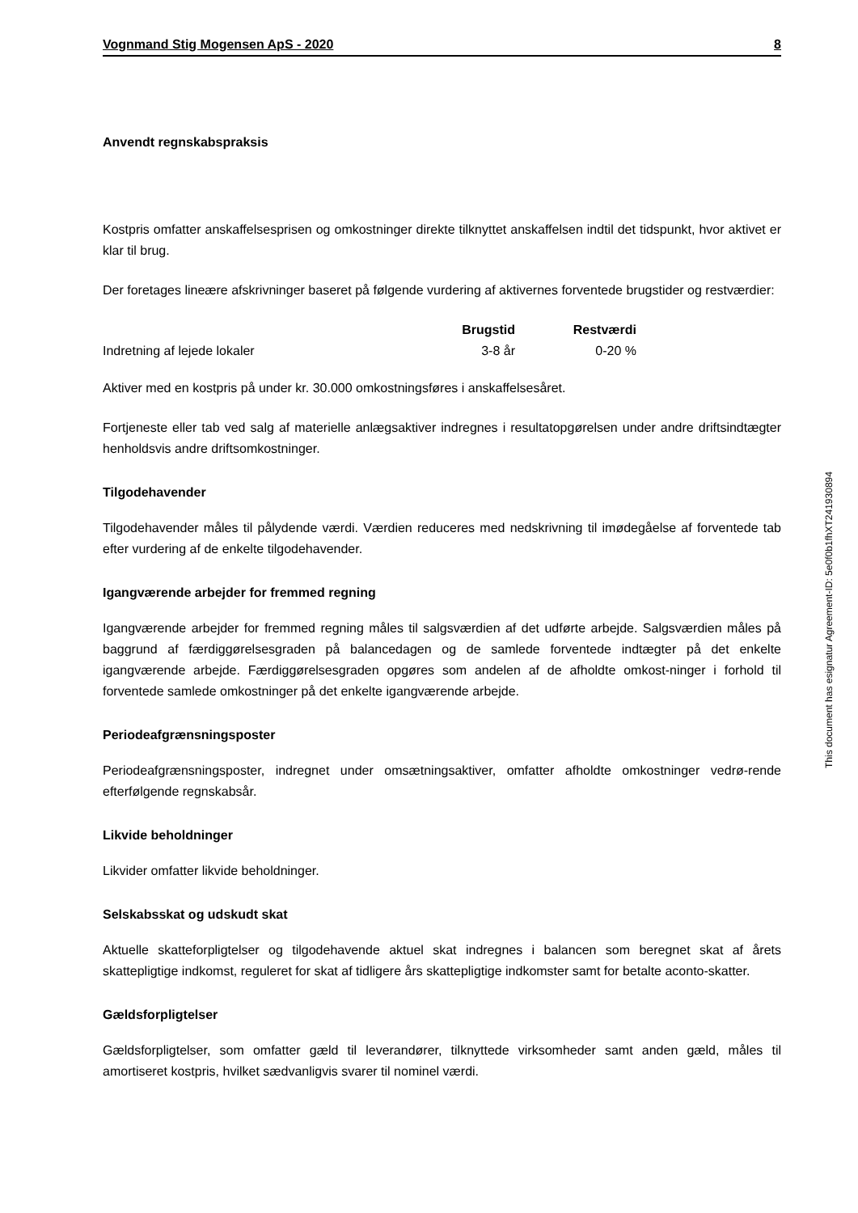Vognmand Stig Mogensen ApS - 2020 8
Anvendt regnskabspraksis
Kostpris omfatter anskaffelsesprisen og omkostninger direkte tilknyttet anskaffelsen indtil det tidspunkt, hvor aktivet er klar til brug.
Der foretages lineære afskrivninger baseret på følgende vurdering af aktivernes forventede brugstider og restværdier:
| | Brugstid | Restværdi |
| --- | --- | --- |
| Indretning af lejede lokaler | 3-8 år | 0-20 % |
Aktiver med en kostpris på under kr. 30.000 omkostningsføres i anskaffelsesåret.
Fortjeneste eller tab ved salg af materielle anlægsaktiver indregnes i resultatopgørelsen under andre driftsindtægter henholdsvis andre driftsomkostninger.
Tilgodehavender
Tilgodehavender måles til pålydende værdi. Værdien reduceres med nedskrivning til imødegåelse af forventede tab efter vurdering af de enkelte tilgodehavender.
Igangværende arbejder for fremmed regning
Igangværende arbejder for fremmed regning måles til salgsværdien af det udførte arbejde. Salgsværdien måles på baggrund af færdiggørelsesgraden på balancedagen og de samlede forventede indtægter på det enkelte igangværende arbejde. Færdiggørelsesgraden opgøres som andelen af de afholdte omkost-ninger i forhold til forventede samlede omkostninger på det enkelte igangværende arbejde.
Periodeafgrænsningsposter
Periodeafgrænsningsposter, indregnet under omsætningsaktiver, omfatter afholdte omkostninger vedrø-rende efterfølgende regnskabsår.
Likvide beholdninger
Likvider omfatter likvide beholdninger.
Selskabsskat og udskudt skat
Aktuelle skatteforpligtelser og tilgodehavende aktuel skat indregnes i balancen som beregnet skat af årets skattepligtige indkomst, reguleret for skat af tidligere års skattepligtige indkomster samt for betalte aconto-skatter.
Gældsforpligtelser
Gældsforpligtelser, som omfatter gæld til leverandører, tilknyttede virksomheder samt anden gæld, måles til amortiseret kostpris, hvilket sædvanligvis svarer til nominel værdi.
This document has esignatur Agreement-ID: 5e0f0b1fhXT241930894